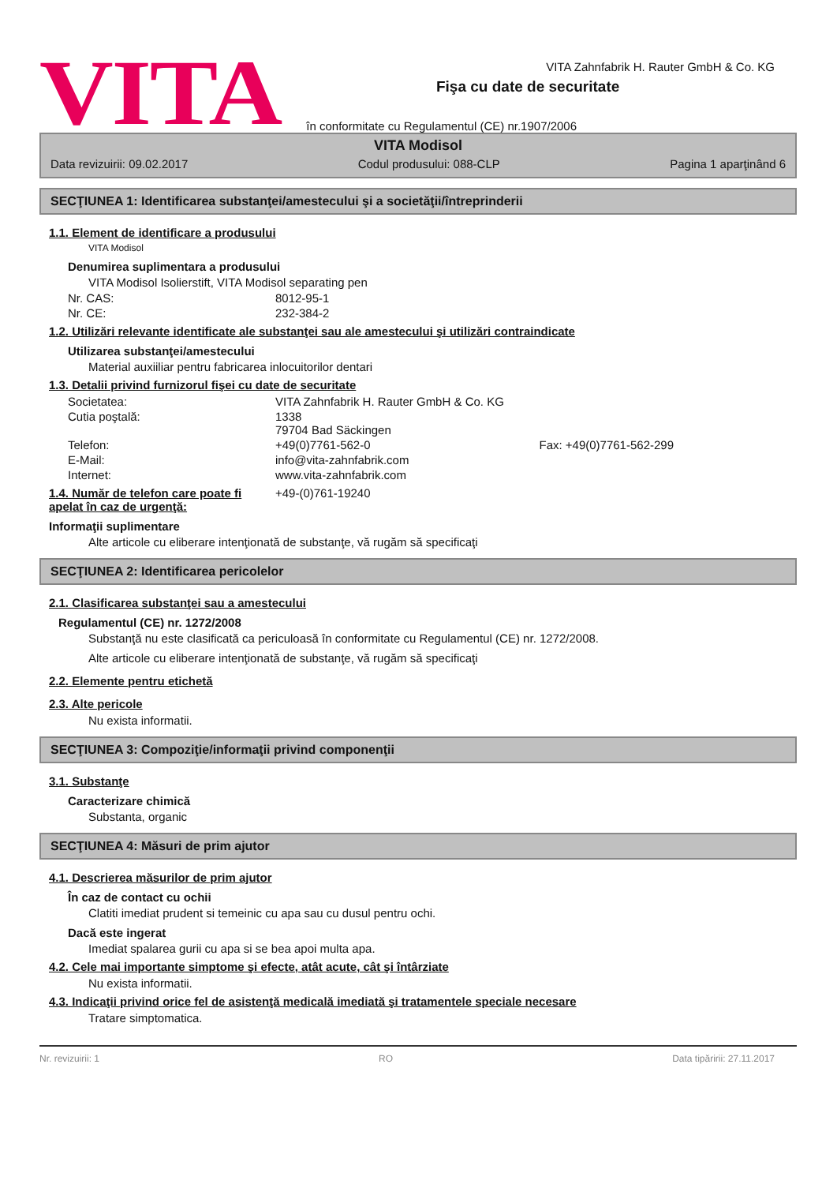VITA
VITA Zahnfabrik H. Rauter GmbH & Co. KG
Fişa cu date de securitate
în conformitate cu Regulamentul (CE) nr.1907/2006
VITA Modisol
Data revizuirii: 09.02.2017 Codul produsului: 088-CLP Pagina 1 aparţinând 6
SECŢIUNEA 1: Identificarea substanţei/amestecului şi a societăţii/întreprinderii
1.1. Element de identificare a produsului
VITA Modisol
Denumirea suplimentara a produsului
VITA Modisol Isolierstift, VITA Modisol separating pen
Nr. CAS: 8012-95-1
Nr. CE: 232-384-2
1.2. Utilizări relevante identificate ale substanţei sau ale amestecului şi utilizări contraindicate
Utilizarea substanţei/amestecului
Material auxiiliar pentru fabricarea inlocuitorilor dentari
1.3. Detalii privind furnizorul fişei cu date de securitate
Societatea: VITA Zahnfabrik H. Rauter GmbH & Co. KG
Cutia poştală: 1338
79704 Bad Säckingen
Telefon: +49(0)7761-562-0 Fax: +49(0)7761-562-299
E-Mail: info@vita-zahnfabrik.com
Internet: www.vita-zahnfabrik.com
1.4. Număr de telefon care poate fi apelat în caz de urgenţă: +49-(0)761-19240
Informaţii suplimentare
Alte articole cu eliberare intenţionată de substanţe, vă rugăm să specificaţi
SECŢIUNEA 2: Identificarea pericolelor
2.1. Clasificarea substanţei sau a amestecului
Regulamentul (CE) nr. 1272/2008
Substanţă nu este clasificată ca periculoasă în conformitate cu Regulamentul (CE) nr. 1272/2008.
Alte articole cu eliberare intenţionată de substanţe, vă rugăm să specificaţi
2.2. Elemente pentru etichetă
2.3. Alte pericole
Nu exista informatii.
SECŢIUNEA 3: Compoziţie/informaţii privind componenţii
3.1. Substanţe
Caracterizare chimică
Substanta, organic
SECŢIUNEA 4: Măsuri de prim ajutor
4.1. Descrierea măsurilor de prim ajutor
În caz de contact cu ochii
Clatiti imediat prudent si temeinic cu apa sau cu dusul pentru ochi.
Dacă este ingerat
Imediat spalarea gurii cu apa si se bea apoi multa apa.
4.2. Cele mai importante simptome şi efecte, atât acute, cât şi întârziate
Nu exista informatii.
4.3. Indicaţii privind orice fel de asistenţă medicală imediată şi tratamentele speciale necesare
Tratare simptomatica.
Nr. revizuirii: 1 RO Data tipăririi: 27.11.2017